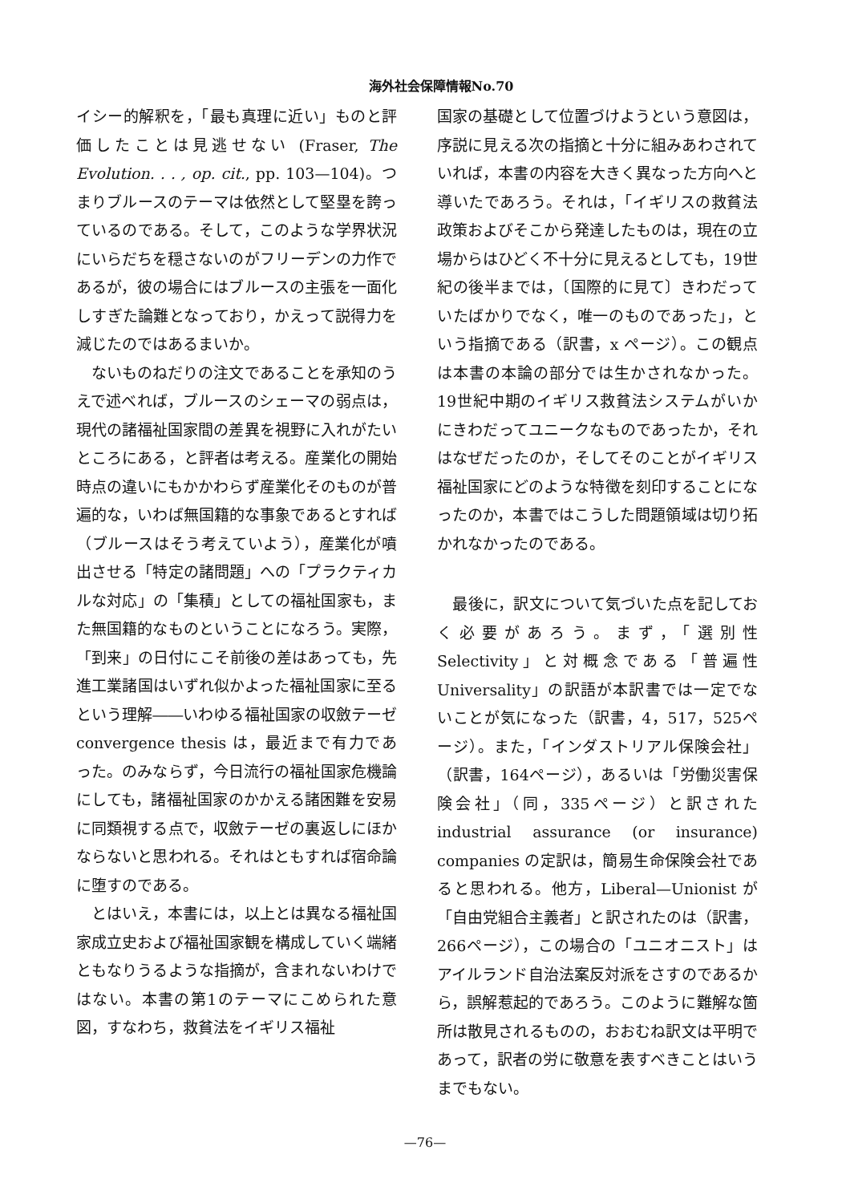海外社会保障情報No.70
イシー的解釈を，「最も真理に近い」ものと評価したことは見逃せない (Fraser, The Evolution. . . , op. cit., pp. 103—104)。つまりブルースのテーマは依然として堅塁を誇っているのである。そして，このような学界状況にいらだちを穏さないのがフリーデンの力作であるが，彼の場合にはブルースの主張を一面化しすぎた論難となっており，かえって説得力を減じたのではあるまいか。
　ないものねだりの注文であることを承知のうえで述べれば，ブルースのシェーマの弱点は，現代の諸福祉国家間の差異を視野に入れがたいところにある，と評者は考える。産業化の開始時点の違いにもかかわらず産業化そのものが普遍的な，いわば無国籍的な事象であるとすれば（ブルースはそう考えていよう），産業化が噴出させる「特定の諸問題」への「プラクティカルな対応」の「集積」としての福祉国家も，また無国籍的なものということになろう。実際，「到来」の日付にこそ前後の差はあっても，先進工業諸国はいずれ似かよった福祉国家に至るという理解――いわゆる福祉国家の収斂テーゼ convergence thesis は，最近まで有力であった。のみならず，今日流行の福祉国家危機論にしても，諸福祉国家のかかえる諸困難を安易に同類視する点で，収斂テーゼの裏返しにほかならないと思われる。それはともすれば宿命論に堕すのである。
　とはいえ，本書には，以上とは異なる福祉国家成立史および福祉国家観を構成していく端緒ともなりうるような指摘が，含まれないわけではない。本書の第1のテーマにこめられた意図，すなわち，救貧法をイギリス福祉
国家の基礎として位置づけようという意図は，序説に見える次の指摘と十分に組みあわされていれば，本書の内容を大きく異なった方向へと導いたであろう。それは，「イギリスの救貧法政策およびそこから発達したものは，現在の立場からはひどく不十分に見えるとしても，19世紀の後半までは，〔国際的に見て〕きわだっていたばかりでなく，唯一のものであった」，という指摘である（訳書，x ページ）。この観点は本書の本論の部分では生かされなかった。19世紀中期のイギリス救貧法システムがいかにきわだってユニークなものであったか，それはなぜだったのか，そしてそのことがイギリス福祉国家にどのような特徴を刻印することになったのか，本書ではこうした問題領域は切り拓かれなかったのである。
　最後に，訳文について気づいた点を記しておく必要があろう。まず，「選別性 Selectivity」と対概念である「普遍性Universality」の訳語が本訳書では一定でないことが気になった（訳書，4，517，525ページ）。また，「インダストリアル保険会社」（訳書，164ページ），あるいは「労働災害保険会社」（同，335ページ）と訳された industrial assurance (or insurance) companies の定訳は，簡易生命保険会社であると思われる。他方，Liberal—Unionist が「自由党組合主義者」と訳されたのは（訳書，266ページ），この場合の「ユニオニスト」はアイルランド自治法案反対派をさすのであるから，誤解惹起的であろう。このように難解な箇所は散見されるものの，おおむね訳文は平明であって，訳者の労に敬意を表すべきことはいうまでもない。
—76—